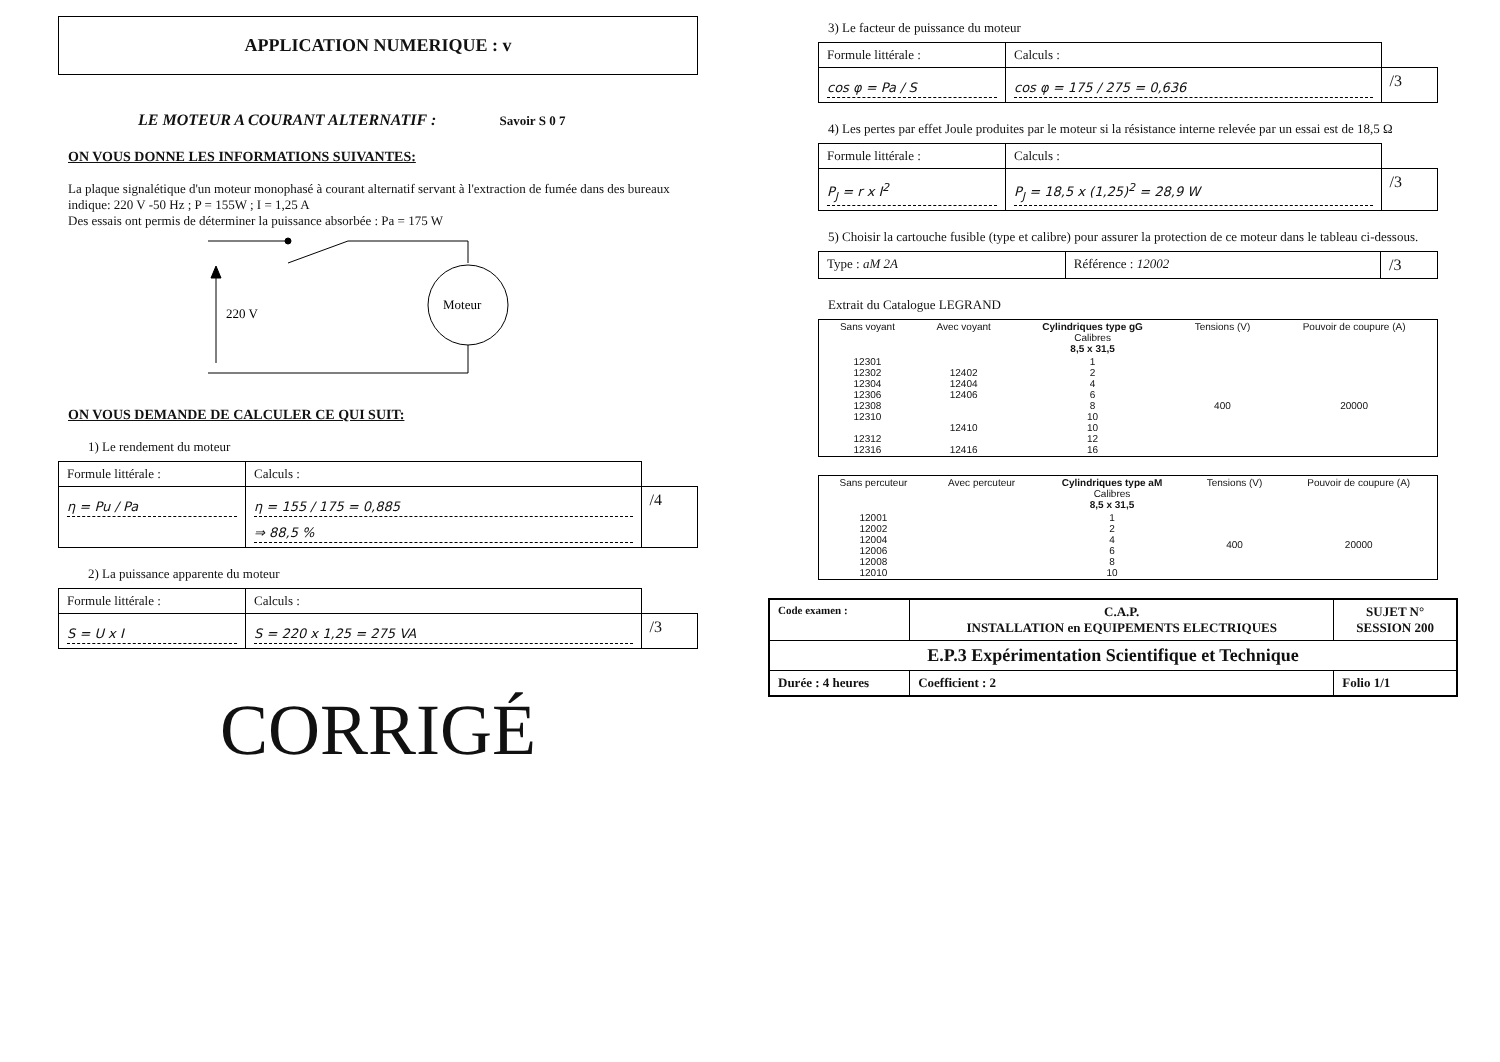APPLICATION NUMERIQUE : v
LE MOTEUR A COURANT ALTERNATIF : Savoir S 0 7
ON VOUS DONNE LES INFORMATIONS SUIVANTES:
La plaque signalétique d'un moteur monophasé à courant alternatif servant à l'extraction de fumée dans des bureaux indique: 220 V -50 Hz ; P = 155W ; I = 1,25 A
Des essais ont permis de déterminer la puissance absorbée : Pa = 175 W
220 V
Moteur
ON VOUS DEMANDE DE CALCULER CE QUI SUIT:
1) Le rendement du moteur
| Formule littérale : | Calculs : | |
| η = Pu / Pa | η = 155 / 175 = 0,885 ⇒ 88,5 % | /4 |
2) La puissance apparente du moteur
| Formule littérale : | Calculs : | |
| S = U x I | S = 220 x 1,25 = 275 VA | /3 |
CORRIGÉ
3) Le facteur de puissance du moteur
| Formule littérale : | Calculs : | |
| cos φ = Pa / S | cos φ = 175 / 275 = 0,636 | /3 |
4) Les pertes par effet Joule produites par le moteur si la résistance interne relevée par un essai est de 18,5 Ω
| Formule littérale : | Calculs : | |
| P<sub>J</sub> = r x I<sup>2</sup> | P<sub>J</sub> = 18,5 x (1,25)<sup>2</sup> = 28,9 W | /3 |
5) Choisir la cartouche fusible (type et calibre) pour assurer la protection de ce moteur dans le tableau ci-dessous.
| Type : aM 2A | Référence : 12002 | /3 |
Extrait du Catalogue LEGRAND
| Sans voyant | Avec voyant | Cylindriques type gG Calibres 8,5 x 31,5 | Tensions (V) | Pouvoir de coupure (A) |
| 12301 12302 12304 12306 12308 12310 12312 12316 | 12402 12404 12406 12410 12416 | 1 2 4 6 8 10 10 12 16 | 400 | 20000 |
| Sans percuteur | Avec percuteur | Cylindriques type aM Calibres 8,5 x 31,5 | Tensions (V) | Pouvoir de coupure (A) |
| 12001 12002 12004 12006 12008 12010 | | 1 2 4 6 8 10 | 400 | 20000 |
| Code examen : | C.A.P. INSTALLATION en EQUIPEMENTS ELECTRIQUES | | SUJET N° SESSION 200 |
| E.P.3 Expérimentation Scientifique et Technique | | | |
| Durée : 4 heures | | Coefficient : 2 | Folio 1/1 |